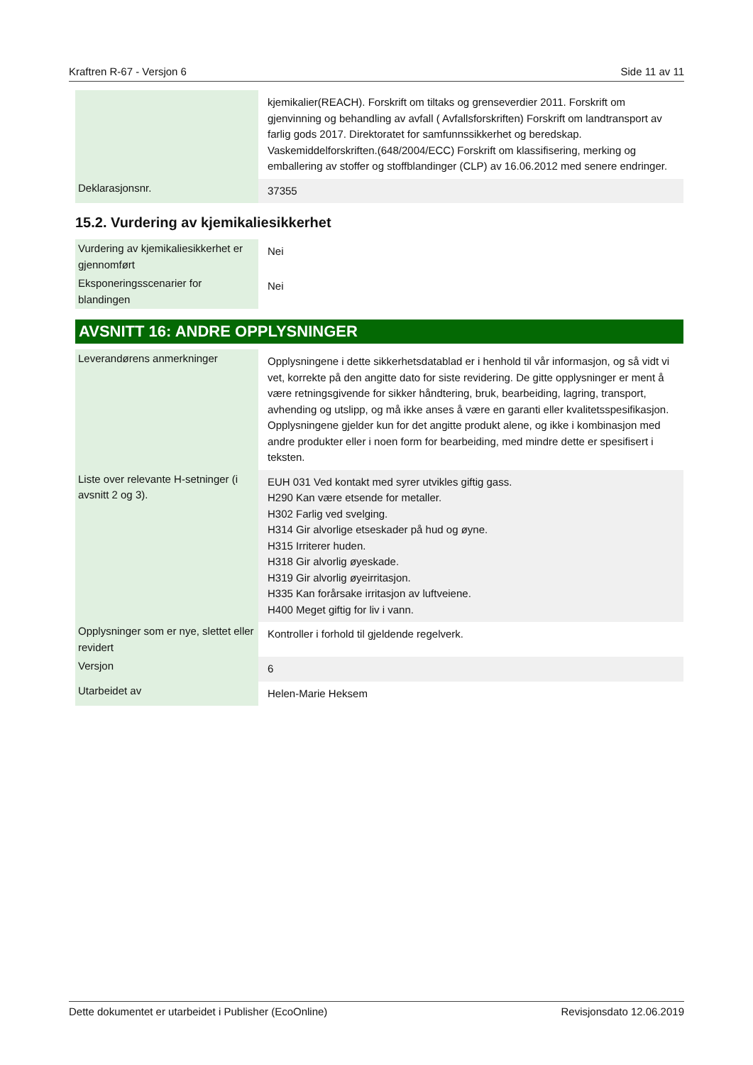Kraftren R-67 - Versjon 6 Side 11 av 11
| | kjemikalier(REACH). Forskrift om tiltaks og grenseverdier 2011. Forskrift om gjenvinning og behandling av avfall ( Avfallsforskriften) Forskrift om landtransport av farlig gods 2017. Direktoratet for samfunnssikkerhet og beredskap. Vaskemiddelforskriften.(648/2004/ECC) Forskrift om klassifisering, merking og emballering av stoffer og stoffblandinger (CLP) av 16.06.2012 med senere endringer. |
| Deklarasjonsnr. | 37355 |
15.2. Vurdering av kjemikaliesikkerhet
| Vurdering av kjemikaliesikkerhet er gjennomført | Nei |
| Eksponeringsscenarier for blandingen | Nei |
AVSNITT 16: ANDRE OPPLYSNINGER
| Leverandørens anmerkninger | Opplysningene i dette sikkerhetsdatablad er i henhold til vår informasjon, og så vidt vi vet, korrekte på den angitte dato for siste revidering. De gitte opplysninger er ment å være retningsgivende for sikker håndtering, bruk, bearbeiding, lagring, transport, avhending og utslipp, og må ikke anses å være en garanti eller kvalitetsspesifikasjon. Opplysningene gjelder kun for det angitte produkt alene, og ikke i kombinasjon med andre produkter eller i noen form for bearbeiding, med mindre dette er spesifisert i teksten. |
| Liste over relevante H-setninger (i avsnitt 2 og 3). | EUH 031 Ved kontakt med syrer utvikles giftig gass. H290 Kan være etsende for metaller. H302 Farlig ved svelging. H314 Gir alvorlige etseskader på hud og øyne. H315 Irriterer huden. H318 Gir alvorlig øyeskade. H319 Gir alvorlig øyeirritasjon. H335 Kan forårsake irritasjon av luftveiene. H400 Meget giftig for liv i vann. |
| Opplysninger som er nye, slettet eller revidert | Kontroller i forhold til gjeldende regelverk. |
| Versjon | 6 |
| Utarbeidet av | Helen-Marie Heksem |
Dette dokumentet er utarbeidet i Publisher (EcoOnline) Revisjonsdato 12.06.2019